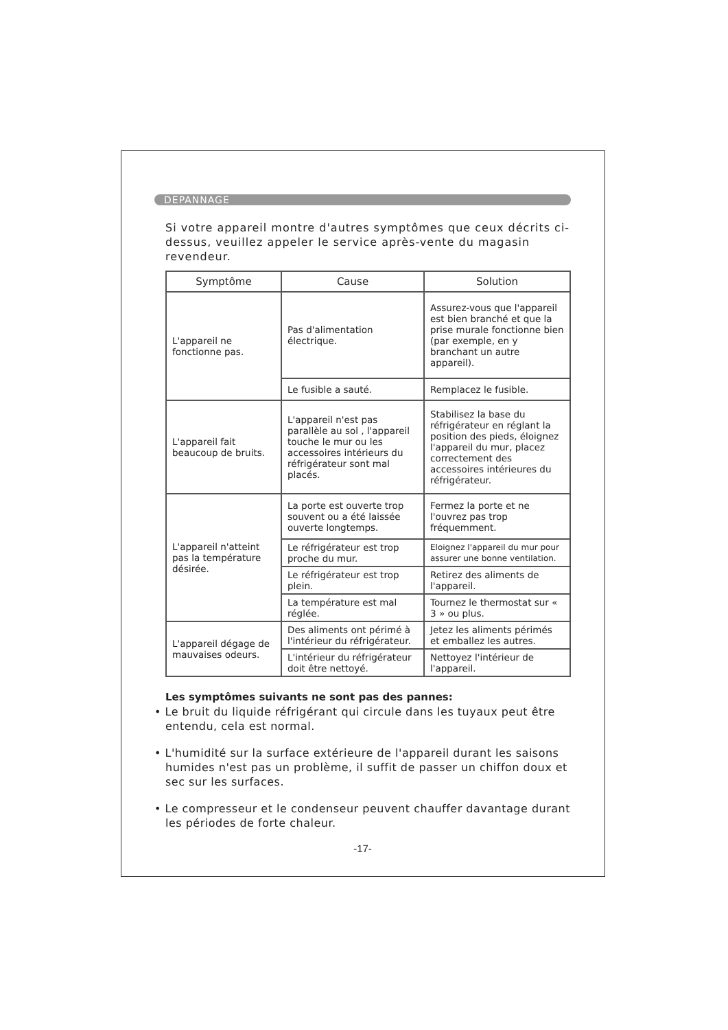DEPANNAGE
Si votre appareil montre d'autres symptômes que ceux décrits ci-dessus, veuillez appeler le service après-vente du magasin revendeur.
| Symptôme | Cause | Solution |
| --- | --- | --- |
| L'appareil ne fonctionne pas. | Pas d'alimentation électrique. | Assurez-vous que l'appareil est bien branché et que la prise murale fonctionne bien (par exemple, en y branchant un autre appareil). |
| | Le fusible a sauté. | Remplacez le fusible. |
| L'appareil fait beaucoup de bruits. | L'appareil n'est pas parallèle au sol , l'appareil touche le mur ou les accessoires intérieurs du réfrigérateur sont mal placés. | Stabilisez la base du réfrigérateur en réglant la position des pieds, éloignez l'appareil du mur, placez correctement des accessoires intérieures du réfrigérateur. |
| L'appareil n'atteint pas la température désirée. | La porte est ouverte trop souvent ou a été laissée ouverte longtemps. | Fermez la porte et ne l'ouvrez pas trop fréquemment. |
| | Le réfrigérateur est trop proche du mur. | Eloignez l'appareil du mur pour assurer une bonne ventilation. |
| | Le réfrigérateur est trop plein. | Retirez des aliments de l'appareil. |
| | La température est mal réglée. | Tournez le thermostat sur « 3 » ou plus. |
| L'appareil dégage de mauvaises odeurs. | Des aliments ont périmé à l'intérieur du réfrigérateur. | Jetez les aliments périmés et emballez les autres. |
| | L'intérieur du réfrigérateur doit être nettoyé. | Nettoyez l'intérieur de l'appareil. |
Les symptômes suivants ne sont pas des pannes:
• Le bruit du liquide réfrigérant qui circule dans les tuyaux peut être entendu, cela est normal.
• L'humidité sur la surface extérieure de l'appareil durant les saisons humides n'est pas un problème, il suffit de passer un chiffon doux et sec sur les surfaces.
• Le compresseur et le condenseur peuvent chauffer davantage durant les périodes de forte chaleur.
-17-